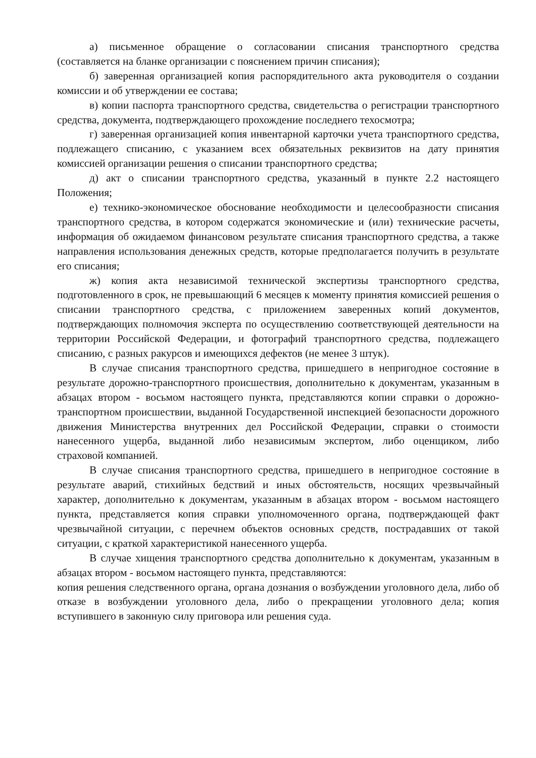а) письменное обращение о согласовании списания транспортного средства (составляется на бланке организации с пояснением причин списания);
б) заверенная организацией копия распорядительного акта руководителя о создании комиссии и об утверждении ее состава;
в) копии паспорта транспортного средства, свидетельства о регистрации транспортного средства, документа, подтверждающего прохождение последнего техосмотра;
г) заверенная организацией копия инвентарной карточки учета транспортного средства, подлежащего списанию, с указанием всех обязательных реквизитов на дату принятия комиссией организации решения о списании транспортного средства;
д) акт о списании транспортного средства, указанный в пункте 2.2 настоящего Положения;
е) технико-экономическое обоснование необходимости и целесообразности списания транспортного средства, в котором содержатся экономические и (или) технические расчеты, информация об ожидаемом финансовом результате списания транспортного средства, а также направления использования денежных средств, которые предполагается получить в результате его списания;
ж) копия акта независимой технической экспертизы транспортного средства, подготовленного в срок, не превышающий 6 месяцев к моменту принятия комиссией решения о списании транспортного средства, с приложением заверенных копий документов, подтверждающих полномочия эксперта по осуществлению соответствующей деятельности на территории Российской Федерации, и фотографий транспортного средства, подлежащего списанию, с разных ракурсов и имеющихся дефектов (не менее 3 штук).
В случае списания транспортного средства, пришедшего в непригодное состояние в результате дорожно-транспортного происшествия, дополнительно к документам, указанным в абзацах втором - восьмом настоящего пункта, представляются копии справки о дорожно-транспортном происшествии, выданной Государственной инспекцией безопасности дорожного движения Министерства внутренних дел Российской Федерации, справки о стоимости нанесенного ущерба, выданной либо независимым экспертом, либо оценщиком, либо страховой компанией.
В случае списания транспортного средства, пришедшего в непригодное состояние в результате аварий, стихийных бедствий и иных обстоятельств, носящих чрезвычайный характер, дополнительно к документам, указанным в абзацах втором - восьмом настоящего пункта, представляется копия справки уполномоченного органа, подтверждающей факт чрезвычайной ситуации, с перечнем объектов основных средств, пострадавших от такой ситуации, с краткой характеристикой нанесенного ущерба.
В случае хищения транспортного средства дополнительно к документам, указанным в абзацах втором - восьмом настоящего пункта, представляются:
копия решения следственного органа, органа дознания о возбуждении уголовного дела, либо об отказе в возбуждении уголовного дела, либо о прекращении уголовного дела; копия вступившего в законную силу приговора или решения суда.